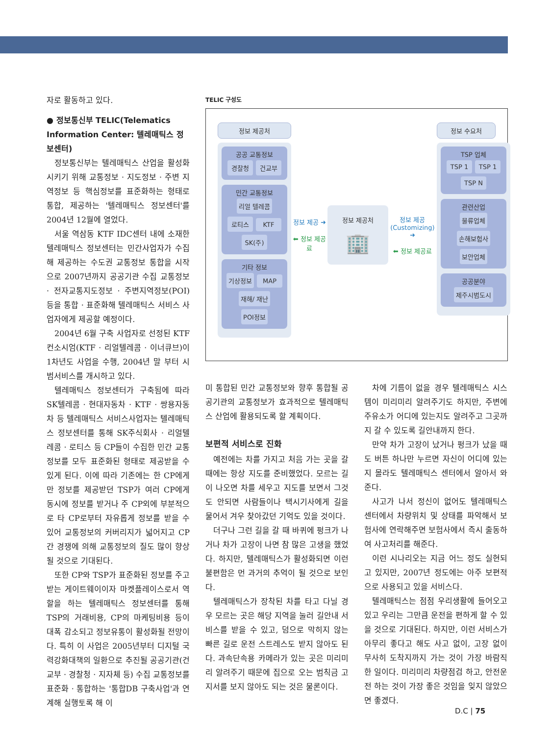자로 활동하고 있다.
● 정보통신부 TELIC(Telematics Information Center: 텔레매틱스 정보센터)
정보통신부는 텔레매틱스 산업을 활성화시키기 위해 교통정보 · 지도정보 · 주변 지역정보 등 핵심정보를 표준화하는 형태로 통합, 제공하는 '텔레매틱스 정보센터'를 2004년 12월에 열었다.
서울 역삼동 KTF IDC센터 내에 소재한 텔레매틱스 정보센터는 민간사업자가 수집해 제공하는 수도권 교통정보 통합을 시작으로 2007년까지 공공기관 수집 교통정보 · 전자교통지도정보 · 주변지역정보(POI) 등을 통합 · 표준화해 텔레매틱스 서비스 사업자에게 제공할 예정이다.
2004년 6월 구축 사업자로 선정된 KTF 컨소시엄(KTF · 리얼텔레콤 · 이너큐브)이 1차년도 사업을 수행, 2004년 말 부터 시범서비스를 개시하고 있다.
텔레매틱스 정보센터가 구축됨에 따라 SK텔레콤 · 현대자동차 · KTF · 쌍용자동차 등 텔레매틱스 서비스사업자는 텔레매틱스 정보센터를 통해 SK주식회사 · 리얼텔레콤 · 로티스 등 CP들이 수집한 민간 교통정보를 모두 표준화된 형태로 제공받을 수 있게 된다. 이에 따라 기존에는 한 CP에게만 정보를 제공받던 TSP가 여러 CP에게 동시에 정보를 받거나 주 CP외에 부분적으로 타 CP로부터 자유롭게 정보를 받을 수 있어 교통정보의 커버리지가 넓어지고 CP간 경쟁에 의해 교통정보의 질도 많이 향상될 것으로 기대된다.
또한 CP와 TSP가 표준화된 정보를 주고받는 게이트웨이이자 마켓플레이스로서 역할을 하는 텔레매틱스 정보센터를 통해 TSP의 거래비용, CP의 마케팅비용 등이 대폭 감소되고 정보유통이 활성화될 전망이다. 특히 이 사업은 2005년부터 디지털 국력강화대책의 일환으로 추진될 공공기관(건교부 · 경찰청 · 지자체 등) 수집 교통정보를 표준화 · 통합하는 '통합DB 구축사업'과 연계해 실행토록 해 이
TELIC 구성도
정보 제공처
공공 교통정보
경찰청 건교부
민간 교통정보
리얼 텔레콤 로티스 KTF SK(주)
기타 정보
기상정보 MAP 재해/ 재난 POI정보
정보 제공 ➜
⬅ 정보 제공료
정보 제공처
🏢
정보 제공
(Customizing) ➜
⬅ 정보 제공료
정보 수요처
TSP 업체
TSP 1 TSP 1 TSP N
관련산업
물류업체 손해보험사 보안업체
공공분야
제주시범도시
미 통합된 민간 교통정보와 향후 통합될 공공기관의 교통정보가 효과적으로 텔레매틱스 산업에 활용되도록 할 계획이다.
보편적 서비스로 진화
예전에는 차를 가지고 처음 가는 곳을 갈 때에는 항상 지도를 준비했었다. 모르는 길이 나오면 차를 세우고 지도를 보면서 그것도 안되면 사람들이나 택시기사에게 길을 물어서 겨우 찾아갔던 기억도 있을 것이다.
더구나 그런 길을 갈 때 바퀴에 펑크가 나거나 차가 고장이 나면 참 많은 고생을 했었다. 하지만, 텔레매틱스가 활성화되면 이런 불편함은 먼 과거의 추억이 될 것으로 보인다.
텔레매틱스가 장착된 차를 타고 다닐 경우 모르는 곳은 해당 지역을 눌러 길안내 서비스를 받을 수 있고, 덤으로 막히지 않는 빠른 길로 운전 스트레스도 받지 않아도 된다. 과속단속용 카메라가 있는 곳은 미리미리 알려주기 때문에 집으로 오는 범칙금 고지서를 보지 않아도 되는 것은 물론이다.
차에 기름이 없을 경우 텔레매틱스 시스템이 미리미리 알려주기도 하지만, 주변에 주유소가 어디에 있는지도 알려주고 그곳까지 갈 수 있도록 길안내까지 한다.
만약 차가 고장이 났거나 펑크가 났을 때도 버튼 하나만 누르면 자신이 어디에 있는지 몰라도 텔레매틱스 센터에서 알아서 와준다.
사고가 나서 정신이 없어도 텔레매틱스 센터에서 차량위치 및 상태를 파악해서 보험사에 연락해주면 보험사에서 즉시 출동하여 사고처리를 해준다.
이런 시나리오는 지금 어느 정도 실현되고 있지만, 2007년 정도에는 아주 보편적으로 사용되고 있을 서비스다.
텔레매틱스는 점점 우리생활에 들어오고 있고 우리는 그만큼 운전을 편하게 할 수 있을 것으로 기대된다. 하지만, 이런 서비스가 아무리 좋다고 해도 사고 없이, 고장 없이 무사히 도착지까지 가는 것이 가장 바람직한 일이다. 미리미리 차량점검 하고, 안전운전 하는 것이 가장 좋은 것임을 잊지 않았으면 좋겠다.
D.C | 75